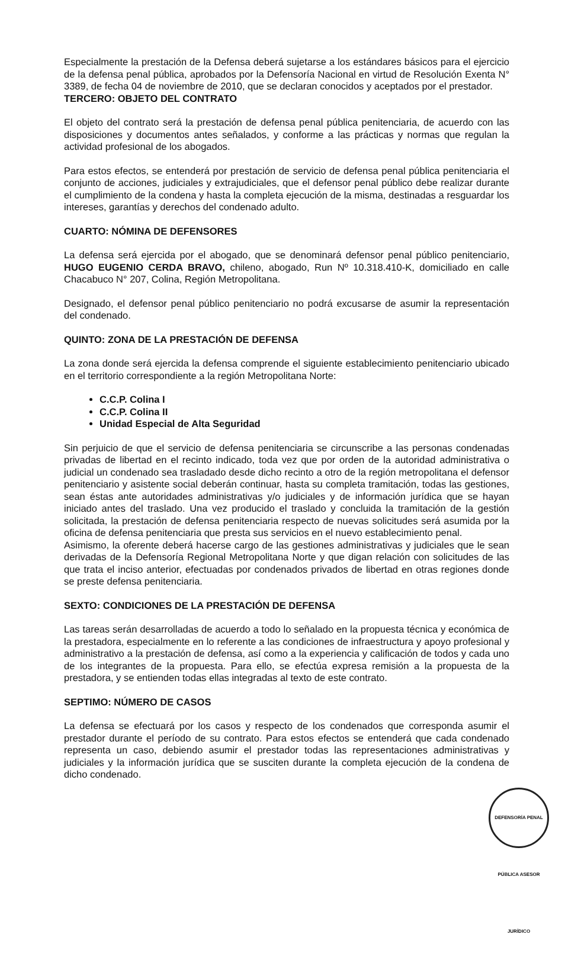Especialmente la prestación de la Defensa deberá sujetarse a los estándares básicos para el ejercicio de la defensa penal pública, aprobados por la Defensoría Nacional en virtud de Resolución Exenta N° 3389, de fecha 04 de noviembre de 2010, que se declaran conocidos y aceptados por el prestador.
TERCERO: OBJETO DEL CONTRATO
El objeto del contrato será la prestación de defensa penal pública penitenciaria, de acuerdo con las disposiciones y documentos antes señalados, y conforme a las prácticas y normas que regulan la actividad profesional de los abogados.
Para estos efectos, se entenderá por prestación de servicio de defensa penal pública penitenciaria el conjunto de acciones, judiciales y extrajudiciales, que el defensor penal público debe realizar durante el cumplimiento de la condena y hasta la completa ejecución de la misma, destinadas a resguardar los intereses, garantías y derechos del condenado adulto.
CUARTO: NÓMINA DE DEFENSORES
La defensa será ejercida por el abogado, que se denominará defensor penal público penitenciario, HUGO EUGENIO CERDA BRAVO, chileno, abogado, Run Nº 10.318.410-K, domiciliado en calle Chacabuco N° 207, Colina, Región Metropolitana.
Designado, el defensor penal público penitenciario no podrá excusarse de asumir la representación del condenado.
QUINTO: ZONA DE LA PRESTACIÓN DE DEFENSA
La zona donde será ejercida la defensa comprende el siguiente establecimiento penitenciario ubicado en el territorio correspondiente a la región Metropolitana Norte:
C.C.P. Colina I
C.C.P. Colina II
Unidad Especial de Alta Seguridad
Sin perjuicio de que el servicio de defensa penitenciaria se circunscribe a las personas condenadas privadas de libertad en el recinto indicado, toda vez que por orden de la autoridad administrativa o judicial un condenado sea trasladado desde dicho recinto a otro de la región metropolitana el defensor penitenciario y asistente social deberán continuar, hasta su completa tramitación, todas las gestiones, sean éstas ante autoridades administrativas y/o judiciales y de información jurídica que se hayan iniciado antes del traslado. Una vez producido el traslado y concluida la tramitación de la gestión solicitada, la prestación de defensa penitenciaria respecto de nuevas solicitudes será asumida por la oficina de defensa penitenciaria que presta sus servicios en el nuevo establecimiento penal.
Asimismo, la oferente deberá hacerse cargo de las gestiones administrativas y judiciales que le sean derivadas de la Defensoría Regional Metropolitana Norte y que digan relación con solicitudes de las que trata el inciso anterior, efectuadas por condenados privados de libertad en otras regiones donde se preste defensa penitenciaria.
SEXTO: CONDICIONES DE LA PRESTACIÓN DE DEFENSA
Las tareas serán desarrolladas de acuerdo a todo lo señalado en la propuesta técnica y económica de la prestadora, especialmente en lo referente a las condiciones de infraestructura y apoyo profesional y administrativo a la prestación de defensa, así como a la experiencia y calificación de todos y cada uno de los integrantes de la propuesta. Para ello, se efectúa expresa remisión a la propuesta de la prestadora, y se entienden todas ellas integradas al texto de este contrato.
SEPTIMO: NÚMERO DE CASOS
La defensa se efectuará por los casos y respecto de los condenados que corresponda asumir el prestador durante el período de su contrato. Para estos efectos se entenderá que cada condenado representa un caso, debiendo asumir el prestador todas las representaciones administrativas y judiciales y la información jurídica que se susciten durante la completa ejecución de la condena de dicho condenado.
DEFENSORÍA PENAL PÚBLICA ASESOR JURÍDICO